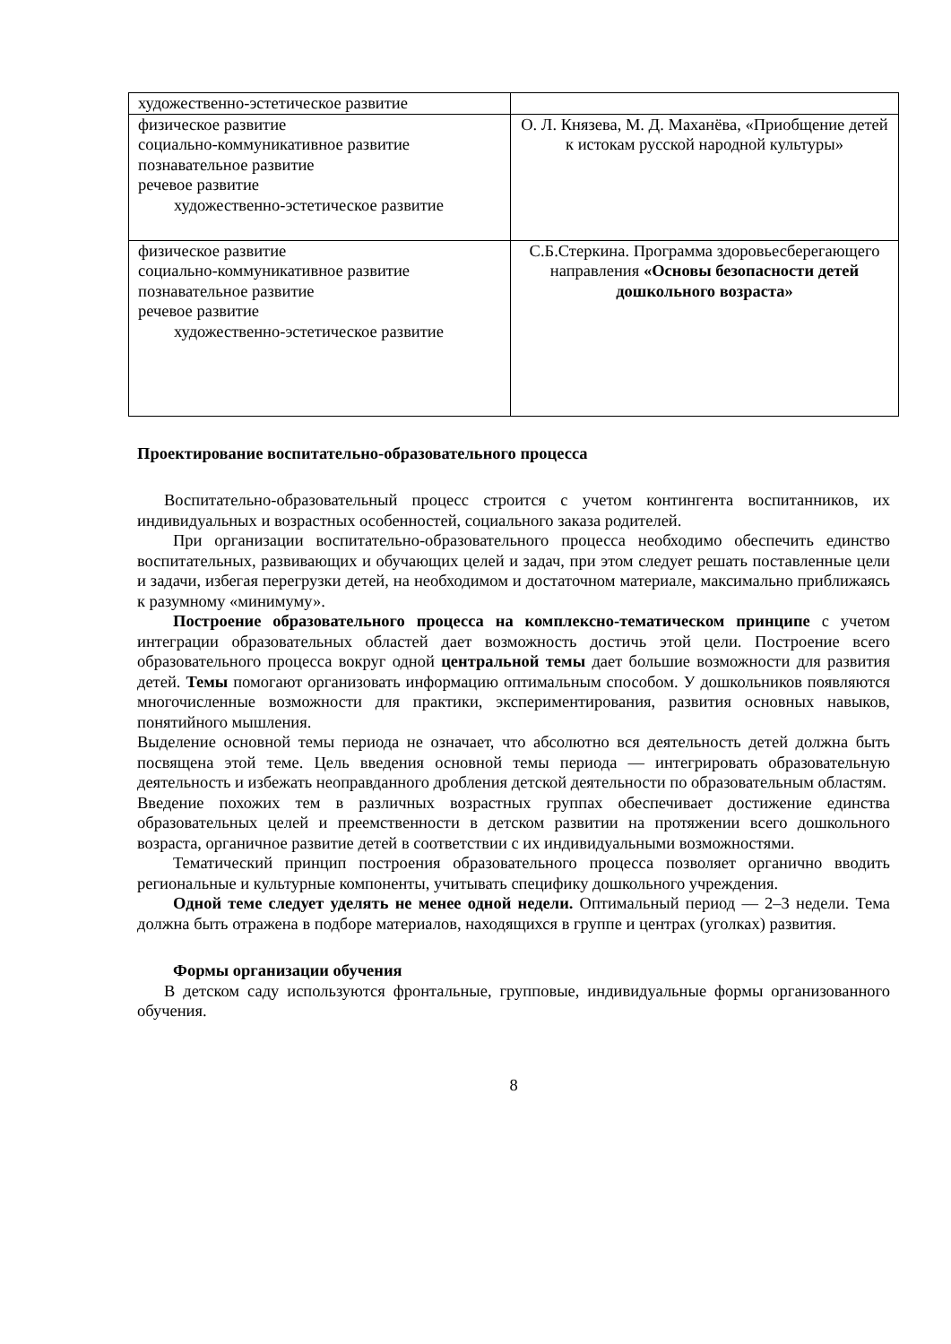| художественно-эстетическое развитие | |
| физическое развитие социально-коммуникативное развитие познавательное развитие речевое развитие художественно-эстетическое развитие | О. Л. Князева, М. Д. Маханёва, «Приобщение детей к истокам русской народной культуры» |
| физическое развитие социально-коммуникативное развитие познавательное развитие речевое развитие художественно-эстетическое развитие | С.Б.Стеркина. Программа здоровьесберегающего направления «Основы безопасности детей дошкольного возраста» |
Проектирование воспитательно-образовательного процесса
Воспитательно-образовательный процесс строится с учетом контингента воспитанников, их индивидуальных и возрастных особенностей, социального заказа родителей.
При организации воспитательно-образовательного процесса необходимо обеспечить единство воспитательных, развивающих и обучающих целей и задач, при этом следует решать поставленные цели и задачи, избегая перегрузки детей, на необходимом и достаточном материале, максимально приближаясь к разумному «минимуму».
Построение образовательного процесса на комплексно-тематическом принципе с учетом интеграции образовательных областей дает возможность достичь этой цели. Построение всего образовательного процесса вокруг одной центральной темы дает большие возможности для развития детей. Темы помогают организовать информацию оптимальным способом. У дошкольников появляются многочисленные возможности для практики, экспериментирования, развития основных навыков, понятийного мышления.
Выделение основной темы периода не означает, что абсолютно вся деятельность детей должна быть посвящена этой теме. Цель введения основной темы периода — интегрировать образовательную деятельность и избежать неоправданного дробления детской деятельности по образовательным областям.
Введение похожих тем в различных возрастных группах обеспечивает достижение единства образовательных целей и преемственности в детском развитии на протяжении всего дошкольного возраста, органичное развитие детей в соответствии с их индивидуальными возможностями.
Тематический принцип построения образовательного процесса позволяет органично вводить региональные и культурные компоненты, учитывать специфику дошкольного учреждения.
Одной теме следует уделять не менее одной недели. Оптимальный период — 2–3 недели. Тема должна быть отражена в подборе материалов, находящихся в группе и центрах (уголках) развития.
Формы организации обучения
В детском саду используются фронтальные, групповые, индивидуальные формы организованного обучения.
8